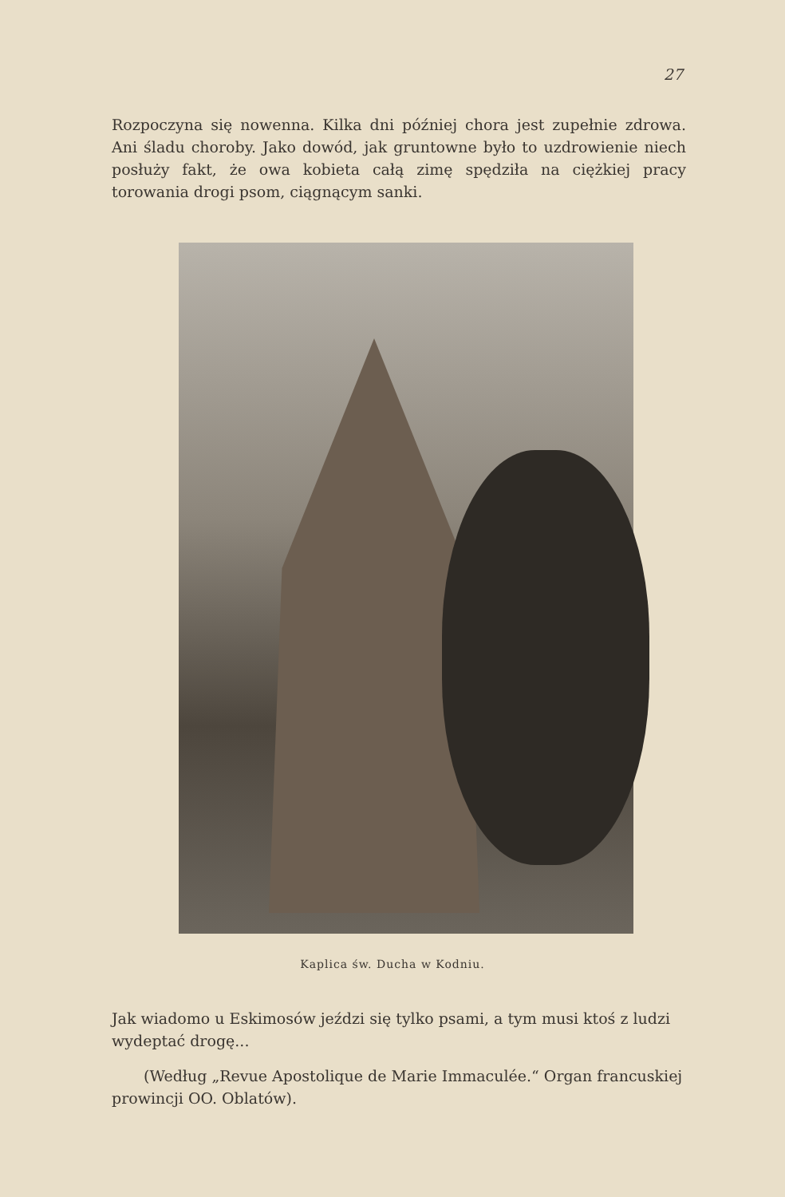27
Rozpoczyna się nowenna. Kilka dni później chora jest zupełnie zdrowa. Ani śladu choroby. Jako dowód, jak gruntowne było to uzdrowienie niech posłuży fakt, że owa kobieta całą zimę spędziła na ciężkiej pracy torowania drogi psom, ciągnącym sanki.
Kaplica św. Ducha w Kodniu.
Jak wiadomo u Eskimosów jeździ się tylko psami, a tym musi ktoś z ludzi wydeptać drogę...
(Według „Revue Apostolique de Marie Immaculée.“ Organ francuskiej prowincji OO. Oblatów).